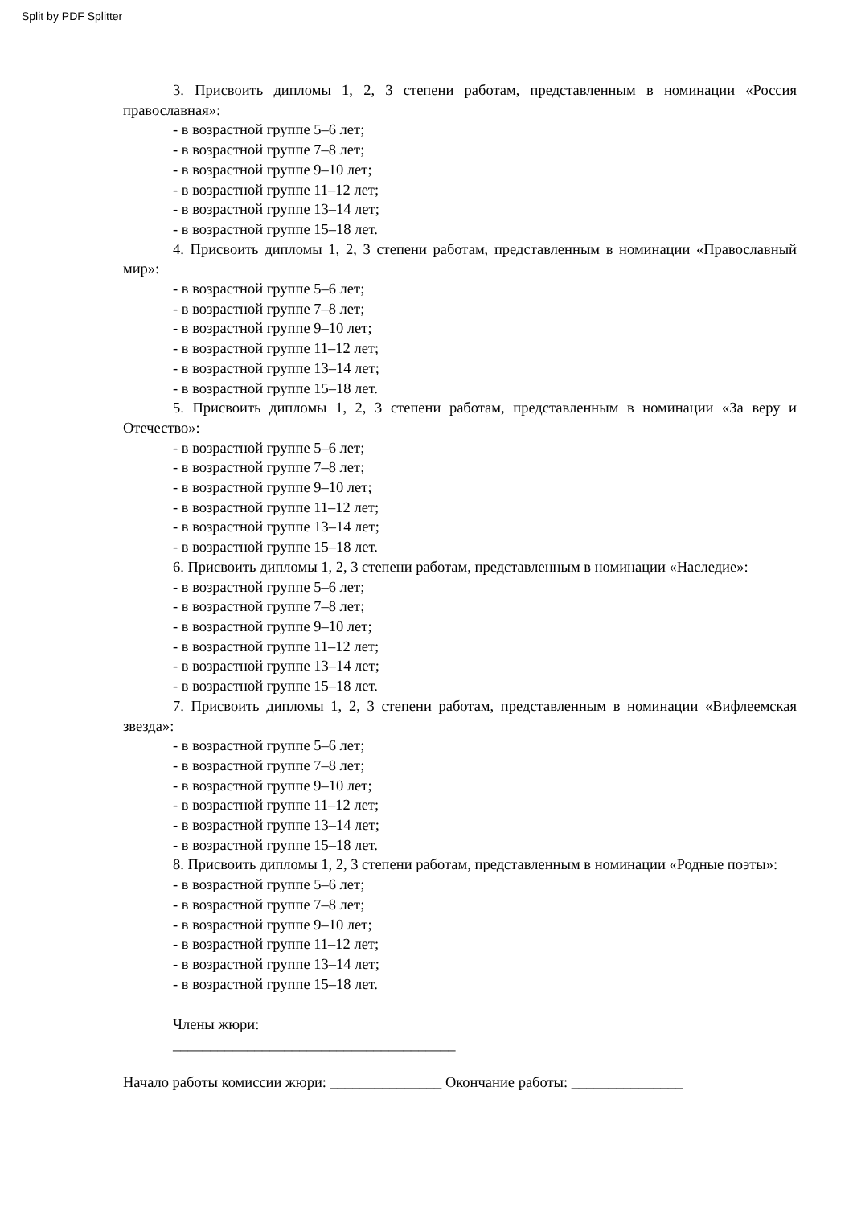Split by PDF Splitter
3. Присвоить дипломы 1, 2, 3 степени работам, представленным в номинации «Россия православная»:
- в возрастной группе 5–6 лет;
- в возрастной группе 7–8 лет;
- в возрастной группе 9–10 лет;
- в возрастной группе 11–12 лет;
- в возрастной группе 13–14 лет;
- в возрастной группе 15–18 лет.
4. Присвоить дипломы 1, 2, 3 степени работам, представленным в номинации «Православный мир»:
- в возрастной группе 5–6 лет;
- в возрастной группе 7–8 лет;
- в возрастной группе 9–10 лет;
- в возрастной группе 11–12 лет;
- в возрастной группе 13–14 лет;
- в возрастной группе 15–18 лет.
5. Присвоить дипломы 1, 2, 3 степени работам, представленным в номинации «За веру и Отечество»:
- в возрастной группе 5–6 лет;
- в возрастной группе 7–8 лет;
- в возрастной группе 9–10 лет;
- в возрастной группе 11–12 лет;
- в возрастной группе 13–14 лет;
- в возрастной группе 15–18 лет.
6. Присвоить дипломы 1, 2, 3 степени работам, представленным в номинации «Наследие»:
- в возрастной группе 5–6 лет;
- в возрастной группе 7–8 лет;
- в возрастной группе 9–10 лет;
- в возрастной группе 11–12 лет;
- в возрастной группе 13–14 лет;
- в возрастной группе 15–18 лет.
7. Присвоить дипломы 1, 2, 3 степени работам, представленным в номинации «Вифлеемская звезда»:
- в возрастной группе 5–6 лет;
- в возрастной группе 7–8 лет;
- в возрастной группе 9–10 лет;
- в возрастной группе 11–12 лет;
- в возрастной группе 13–14 лет;
- в возрастной группе 15–18 лет.
8. Присвоить дипломы 1, 2, 3 степени работам, представленным в номинации «Родные поэты»:
- в возрастной группе 5–6 лет;
- в возрастной группе 7–8 лет;
- в возрастной группе 9–10 лет;
- в возрастной группе 11–12 лет;
- в возрастной группе 13–14 лет;
- в возрастной группе 15–18 лет.
Члены жюри:
______________________________________
Начало работы комиссии жюри: _______________ Окончание работы: _______________